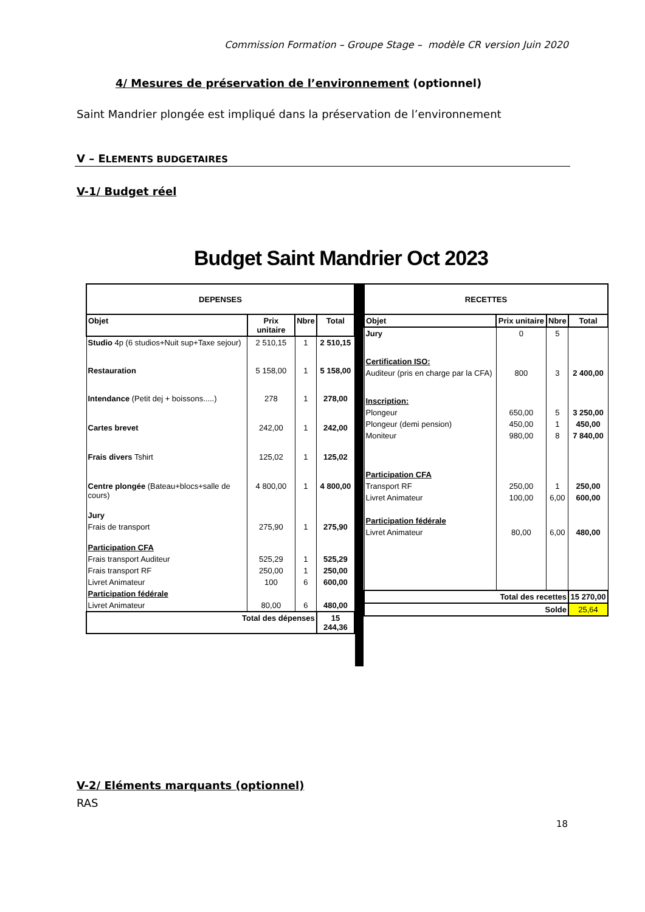Commission Formation – Groupe Stage – modèle CR version Juin 2020
4/ Mesures de préservation de l’environnement (optionnel)
Saint Mandrier plongée est impliqué dans la préservation de l’environnement
V – ELEMENTS BUDGETAIRES
V-1/ Budget réel
Budget Saint Mandrier Oct 2023
| DEPENSES | | | |
| --- | --- | --- | --- |
| Objet | Prix unitaire | Nbre | Total |
| Studio 4p (6 studios+Nuit sup+Taxe sejour) | 2 510,15 | 1 | 2 510,15 |
| Restauration | 5 158,00 | 1 | 5 158,00 |
| Intendance (Petit dej + boissons.....) | 278 | 1 | 278,00 |
| Cartes brevet | 242,00 | 1 | 242,00 |
| Frais divers Tshirt | 125,02 | 1 | 125,02 |
| Centre plongée (Bateau+blocs+salle de cours) | 4 800,00 | 1 | 4 800,00 |
| Jury | | | |
| Frais de transport | 275,90 | 1 | 275,90 |
| Participation CFA | | | |
| Frais transport Auditeur | 525,29 | 1 | 525,29 |
| Frais transport RF | 250,00 | 1 | 250,00 |
| Livret Animateur | 100 | 6 | 600,00 |
| Participation fédérale | | | |
| Livret Animateur | 80,00 | 6 | 480,00 |
| Total des dépenses | | | 15 244,36 |
| RECETTES | | | |
| --- | --- | --- | --- |
| Objet | Prix unitaire | Nbre | Total |
| Jury | 0 | 5 | |
| Certification ISO: | | | |
| Auditeur (pris en charge par la CFA) | 800 | 3 | 2 400,00 |
| Inscription: | | | |
| Plongeur | 650,00 | 5 | 3 250,00 |
| Plongeur (demi pension) | 450,00 | 1 | 450,00 |
| Moniteur | 980,00 | 8 | 7 840,00 |
| Participation CFA | | | |
| Transport RF | 250,00 | 1 | 250,00 |
| Livret Animateur | 100,00 | 6,00 | 600,00 |
| Participation fédérale | | | |
| Livret Animateur | 80,00 | 6,00 | 480,00 |
| Total des recettes | | | 15 270,00 |
| Solde | | | 25,64 |
V-2/ Eléments marquants (optionnel)
RAS
18